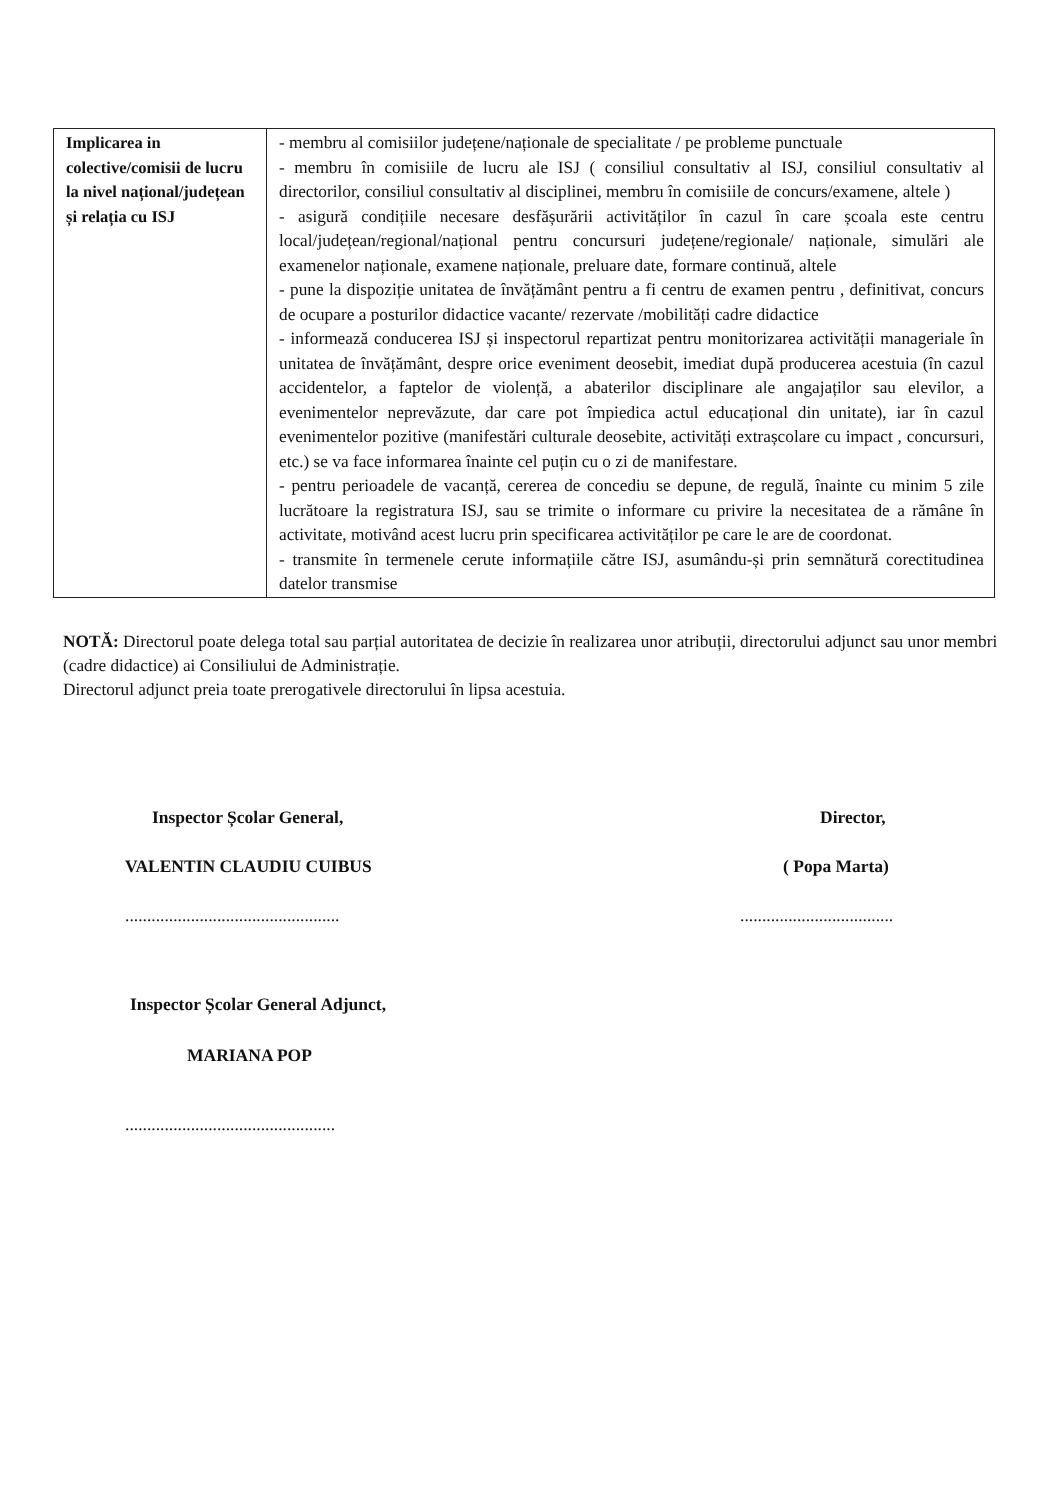| Implicarea in colective/comisii de lucru la nivel național/județean și relația cu ISJ | - membru al comisiilor județene/naționale de specialitate / pe probleme punctuale - membru în comisiile de lucru ale ISJ ( consiliul consultativ al ISJ, consiliul consultativ al directorilor, consiliul consultativ al disciplinei, membru în comisiile de concurs/examene, altele ) - asigură condițiile necesare desfășurării activităților în cazul în care școala este centru local/județean/regional/național pentru concursuri județene/regionale/ naționale, simulări ale examenelor naționale, examene naționale, preluare date, formare continuă, altele - pune la dispoziție unitatea de învățământ pentru a fi centru de examen pentru , definitivat, concurs de ocupare a posturilor didactice vacante/ rezervate /mobilități cadre didactice - informează conducerea ISJ și inspectorul repartizat pentru monitorizarea activității manageriale în unitatea de învățământ, despre orice eveniment deosebit, imediat după producerea acestuia (în cazul accidentelor, a faptelor de violență, a abaterilor disciplinare ale angajaților sau elevilor, a evenimentelor neprevăzute, dar care pot împiedica actul educațional din unitate), iar în cazul evenimentelor pozitive (manifestări culturale deosebite, activități extrașcolare cu impact , concursuri, etc.) se va face informarea înainte cel puțin cu o zi de manifestare. - pentru perioadele de vacanță, cererea de concediu se depune, de regulă, înainte cu minim 5 zile lucrătoare la registratura ISJ, sau se trimite o informare cu privire la necesitatea de a rămâne în activitate, motivând acest lucru prin specificarea activităților pe care le are de coordonat. - transmite în termenele cerute informațiile către ISJ, asumându-și prin semnătură corectitudinea datelor transmise |
NOTĂ: Directorul poate delega total sau parțial autoritatea de decizie în realizarea unor atribuții, directorului adjunct sau unor membri (cadre didactice) ai Consiliului de Administrație.
Directorul adjunct preia toate prerogativele directorului în lipsa acestuia.
Inspector Școlar General,
VALENTIN CLAUDIU CUIBUS
.................................................
Inspector Școlar General Adjunct,
MARIANA POP
................................................
Director,
( Popa Marta)
...................................